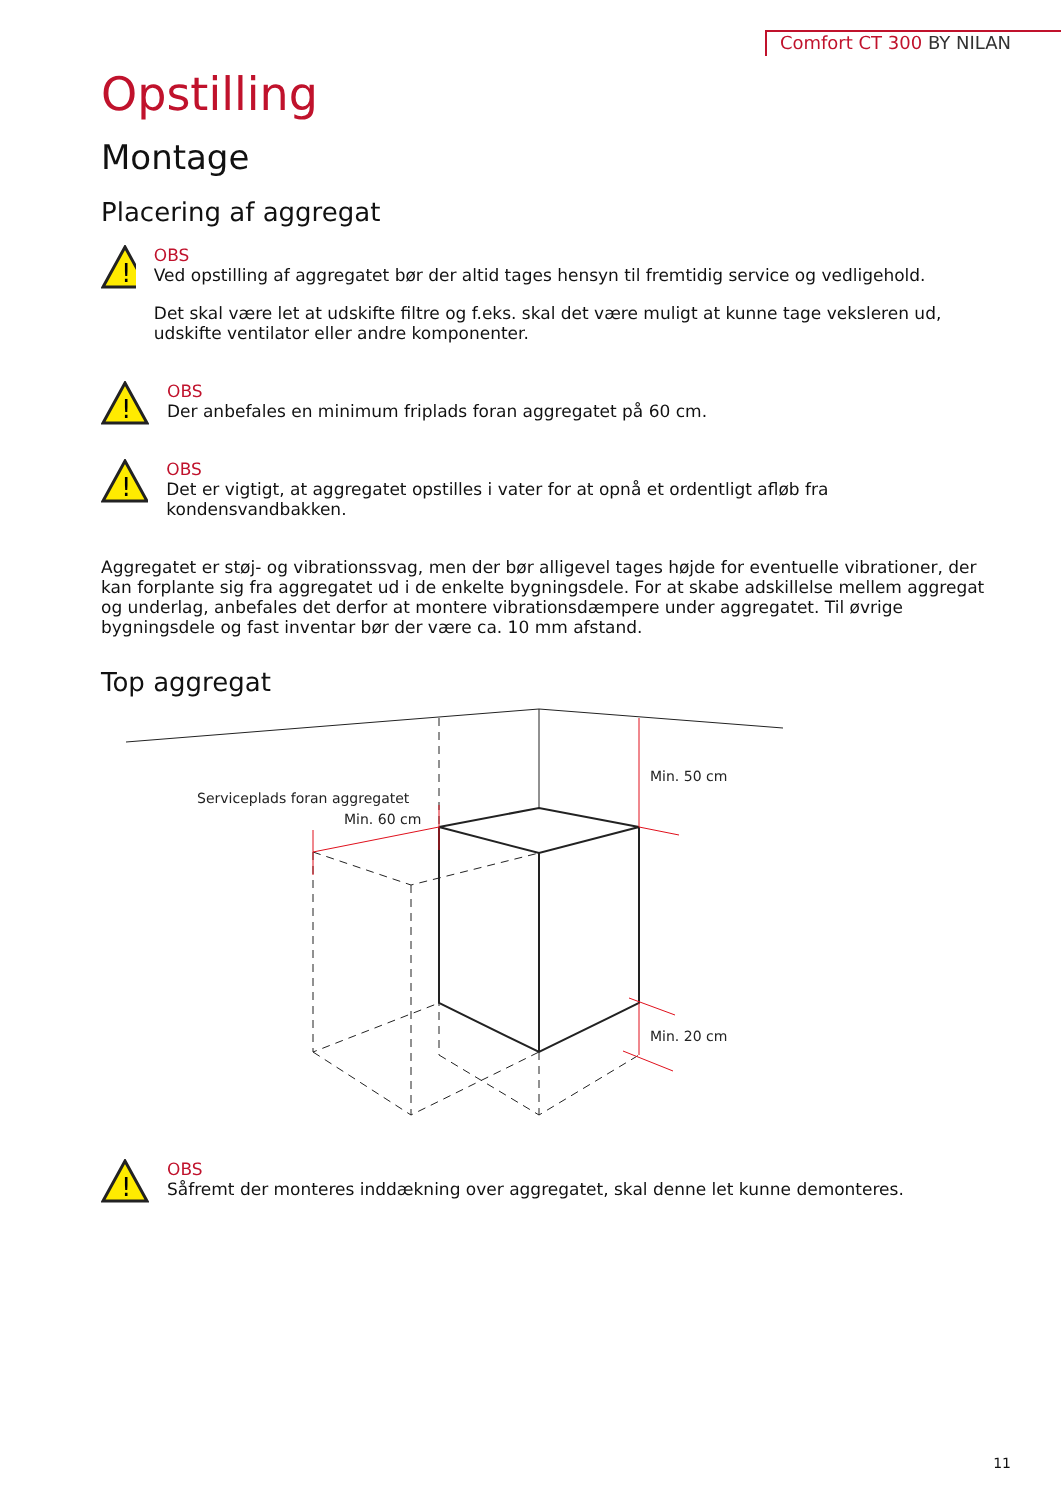Comfort CT 300 BY NILAN
Opstilling
Montage
Placering af aggregat
!
OBS
Ved opstilling af aggregatet bør der altid tages hensyn til fremtidig service og vedligehold.
Det skal være let at udskifte filtre og f.eks. skal det være muligt at kunne tage veksleren ud, udskifte ventilator eller andre komponenter.
!
OBS
Der anbefales en minimum friplads foran aggregatet på 60 cm.
!
OBS
Det er vigtigt, at aggregatet opstilles i vater for at opnå et ordentligt afløb fra kondensvandbakken.
Aggregatet er støj- og vibrationssvag, men der bør alligevel tages højde for eventuelle vibrationer, der kan forplante sig fra aggregatet ud i de enkelte bygningsdele. For at skabe adskillelse mellem aggregat og underlag, anbefales det derfor at montere vibrationsdæmpere under aggregatet. Til øvrige bygningsdele og fast inventar bør der være ca. 10 mm afstand.
Top aggregat
Min. 50 cm
Serviceplads foran aggregatet
Min. 60 cm
Min. 20 cm
!
OBS
Såfremt der monteres inddækning over aggregatet, skal denne let kunne demonteres.
11